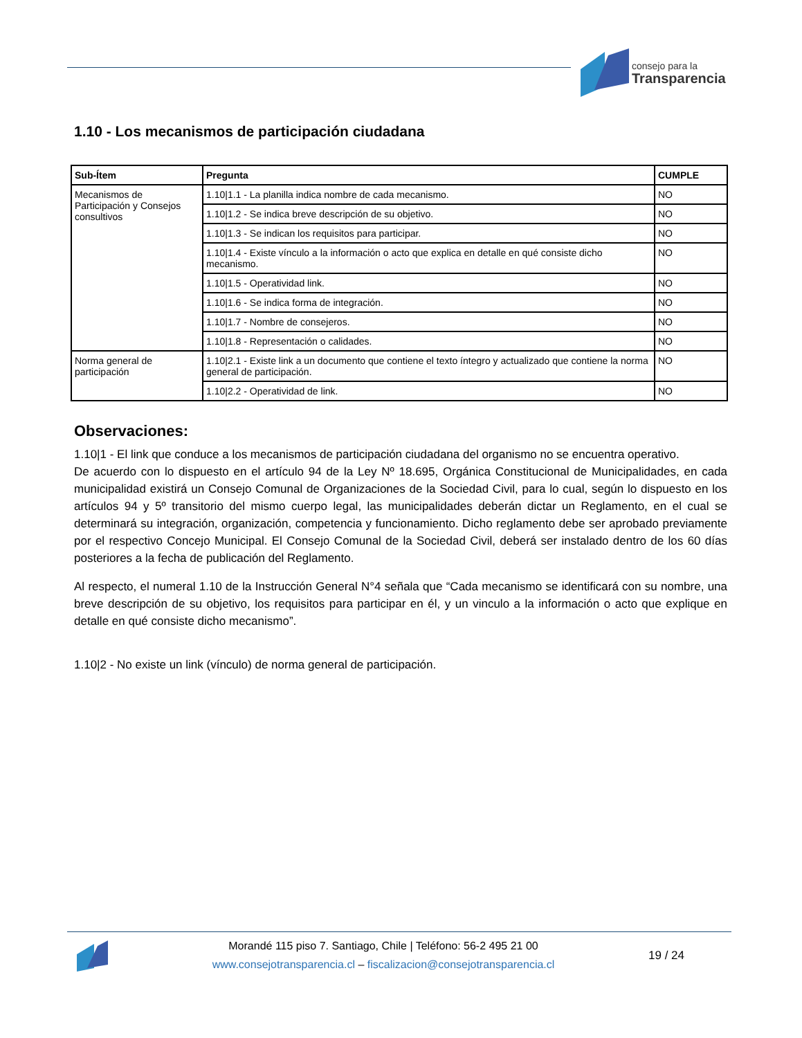consejo para la
Transparencia
1.10 - Los mecanismos de participación ciudadana
| Sub-Ítem | Pregunta | CUMPLE |
| --- | --- | --- |
| Mecanismos de Participación y Consejos consultivos | 1.10/1.1 - La planilla indica nombre de cada mecanismo. | NO |
| | 1.10/1.2 - Se indica breve descripción de su objetivo. | NO |
| | 1.10/1.3 - Se indican los requisitos para participar. | NO |
| | 1.10/1.4 - Existe vínculo a la información o acto que explica en detalle en qué consiste dicho mecanismo. | NO |
| | 1.10/1.5 - Operatividad link. | NO |
| | 1.10/1.6 - Se indica forma de integración. | NO |
| | 1.10/1.7 - Nombre de consejeros. | NO |
| | 1.10/1.8 - Representación o calidades. | NO |
| Norma general de participación | 1.10/2.1 - Existe link a un documento que contiene el texto íntegro y actualizado que contiene la norma general de participación. | NO |
| | 1.10/2.2 - Operatividad de link. | NO |
Observaciones:
1.10|1 - El link que conduce a los mecanismos de participación ciudadana del organismo no se encuentra operativo.
De acuerdo con lo dispuesto en el artículo 94 de la Ley Nº 18.695, Orgánica Constitucional de Municipalidades, en cada municipalidad existirá un Consejo Comunal de Organizaciones de la Sociedad Civil, para lo cual, según lo dispuesto en los artículos 94 y 5º transitorio del mismo cuerpo legal, las municipalidades deberán dictar un Reglamento, en el cual se determinará su integración, organización, competencia y funcionamiento. Dicho reglamento debe ser aprobado previamente por el respectivo Concejo Municipal. El Consejo Comunal de la Sociedad Civil, deberá ser instalado dentro de los 60 días posteriores a la fecha de publicación del Reglamento.
Al respecto, el numeral 1.10 de la Instrucción General N°4 señala que “Cada mecanismo se identificará con su nombre, una breve descripción de su objetivo, los requisitos para participar en él, y un vinculo a la información o acto que explique en detalle en qué consiste dicho mecanismo”.
1.10|2 - No existe un link (vínculo) de norma general de participación.
Morandé 115 piso 7. Santiago, Chile | Teléfono: 56-2 495 21 00
www.consejotransparencia.cl – fiscalizacion@consejotransparencia.cl
19 / 24